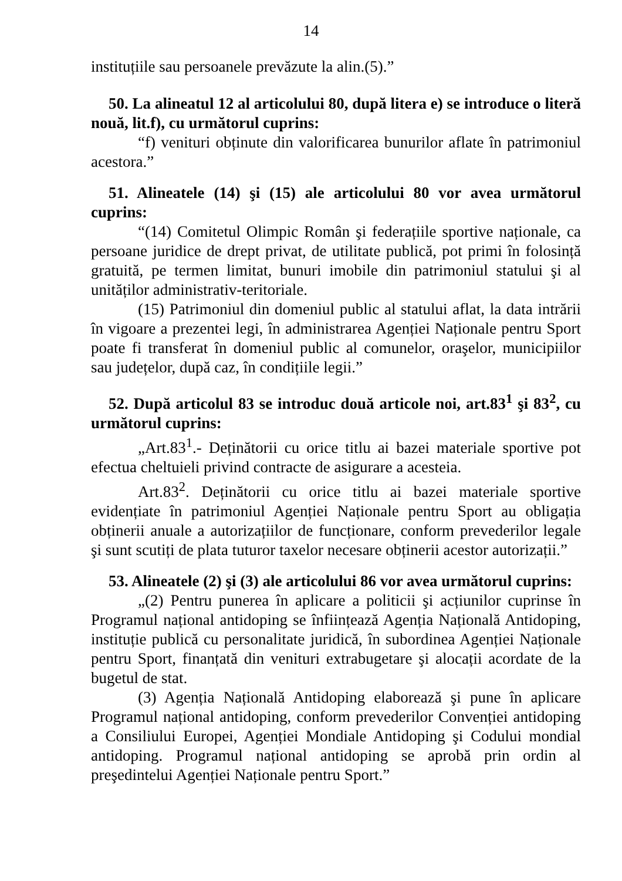14
instituțiile sau persoanele prevăzute la alin.(5).”
50. La alineatul 12 al articolului 80, după litera e) se introduce o literă nouă, lit.f), cu următorul cuprins:
“f) venituri obținute din valorificarea bunurilor aflate în patrimoniul acestora.”
51. Alineatele (14) şi (15) ale articolului 80 vor avea următorul cuprins:
“(14) Comitetul Olimpic Român şi federațiile sportive naționale, ca persoane juridice de drept privat, de utilitate publică, pot primi în folosință gratuită, pe termen limitat, bunuri imobile din patrimoniul statului şi al unităților administrativ-teritoriale.
(15) Patrimoniul din domeniul public al statului aflat, la data intrării în vigoare a prezentei legi, în administrarea Agenției Naționale pentru Sport poate fi transferat în domeniul public al comunelor, oraşelor, municipiilor sau județelor, după caz, în condițiile legii.”
52. După articolul 83 se introduc două articole noi, art.83<sup>1</sup> şi 83<sup>2</sup>, cu următorul cuprins:
„Art.83<sup>1</sup>.- Deținătorii cu orice titlu ai bazei materiale sportive pot efectua cheltuieli privind contracte de asigurare a acesteia.
Art.83<sup>2</sup>. Deținătorii cu orice titlu ai bazei materiale sportive evidențiate în patrimoniul Agenției Naționale pentru Sport au obligația obținerii anuale a autorizațiilor de funcționare, conform prevederilor legale şi sunt scutiți de plata tuturor taxelor necesare obținerii acestor autorizații.”
53. Alineatele (2) şi (3) ale articolului 86 vor avea următorul cuprins:
„(2) Pentru punerea în aplicare a politicii şi acțiunilor cuprinse în Programul național antidoping se înființează Agenția Națională Antidoping, instituție publică cu personalitate juridică, în subordinea Agenției Naționale pentru Sport, finanțată din venituri extrabugetare şi alocații acordate de la bugetul de stat.
(3) Agenția Națională Antidoping elaborează şi pune în aplicare Programul național antidoping, conform prevederilor Convenției antidoping a Consiliului Europei, Agenției Mondiale Antidoping şi Codului mondial antidoping. Programul național antidoping se aprobă prin ordin al preşedintelui Agenției Naționale pentru Sport.”